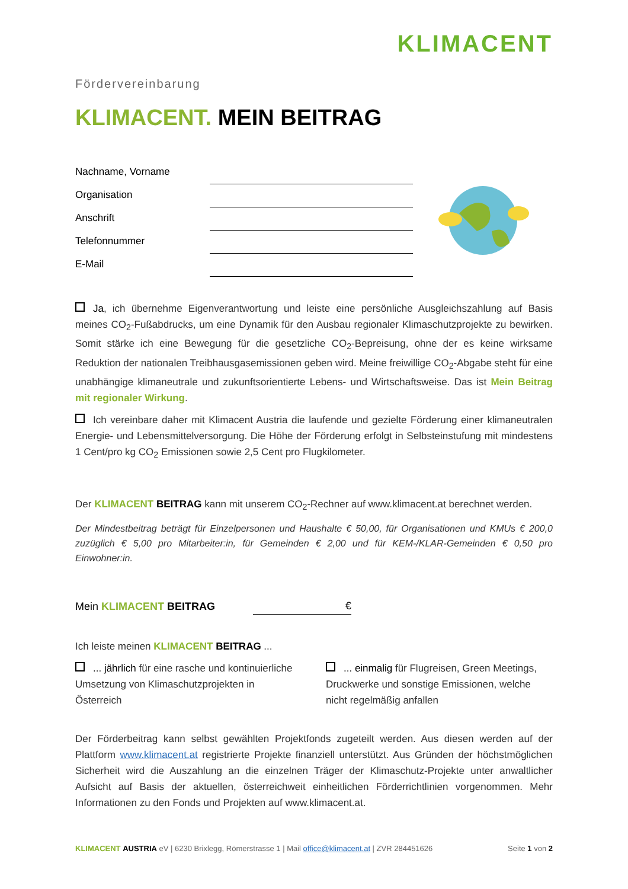KLIMACENT
Fördervereinbarung
KLIMACENT. MEIN BEITRAG
Nachname, Vorname
Organisation
Anschrift
Telefonnummer
E-Mail
Ja, ich übernehme Eigenverantwortung und leiste eine persönliche Ausgleichszahlung auf Basis meines CO<sub>2</sub>-Fußabdrucks, um eine Dynamik für den Ausbau regionaler Klimaschutzprojekte zu bewirken. Somit stärke ich eine Bewegung für die gesetzliche CO<sub>2</sub>-Bepreisung, ohne der es keine wirksame Reduktion der nationalen Treibhausgasemissionen geben wird. Meine freiwillige CO<sub>2</sub>-Abgabe steht für eine unabhängige klimaneutrale und zukunftsorientierte Lebens- und Wirtschaftsweise. Das ist Mein Beitrag mit regionaler Wirkung.
Ich vereinbare daher mit Klimacent Austria die laufende und gezielte Förderung einer klimaneutralen Energie- und Lebensmittelversorgung. Die Höhe der Förderung erfolgt in Selbsteinstufung mit mindestens 1 Cent/pro kg CO<sub>2</sub> Emissionen sowie 2,5 Cent pro Flugkilometer.
Der KLIMACENT BEITRAG kann mit unserem CO<sub>2</sub>-Rechner auf www.klimacent.at berechnet werden.
Der Mindestbeitrag beträgt für Einzelpersonen und Haushalte € 50,00, für Organisationen und KMUs € 200,0 zuzüglich € 5,00 pro Mitarbeiter:in, für Gemeinden € 2,00 und für KEM-/KLAR-Gemeinden € 0,50 pro Einwohner:in.
Mein KLIMACENT BEITRAG €
Ich leiste meinen KLIMACENT BEITRAG ...
... jährlich für eine rasche und kontinuierliche Umsetzung von Klimaschutzprojekten in Österreich
... einmalig für Flugreisen, Green Meetings, Druckwerke und sonstige Emissionen, welche nicht regelmäßig anfallen
Der Förderbeitrag kann selbst gewählten Projektfonds zugeteilt werden. Aus diesen werden auf der Plattform www.klimacent.at registrierte Projekte finanziell unterstützt. Aus Gründen der höchstmöglichen Sicherheit wird die Auszahlung an die einzelnen Träger der Klimaschutz-Projekte unter anwaltlicher Aufsicht auf Basis der aktuellen, österreichweit einheitlichen Förderrichtlinien vorgenommen. Mehr Informationen zu den Fonds und Projekten auf www.klimacent.at.
KLIMACENT AUSTRIA eV | 6230 Brixlegg, Römerstrasse 1 | Mail office@klimacent.at | ZVR 284451626 Seite 1 von 2